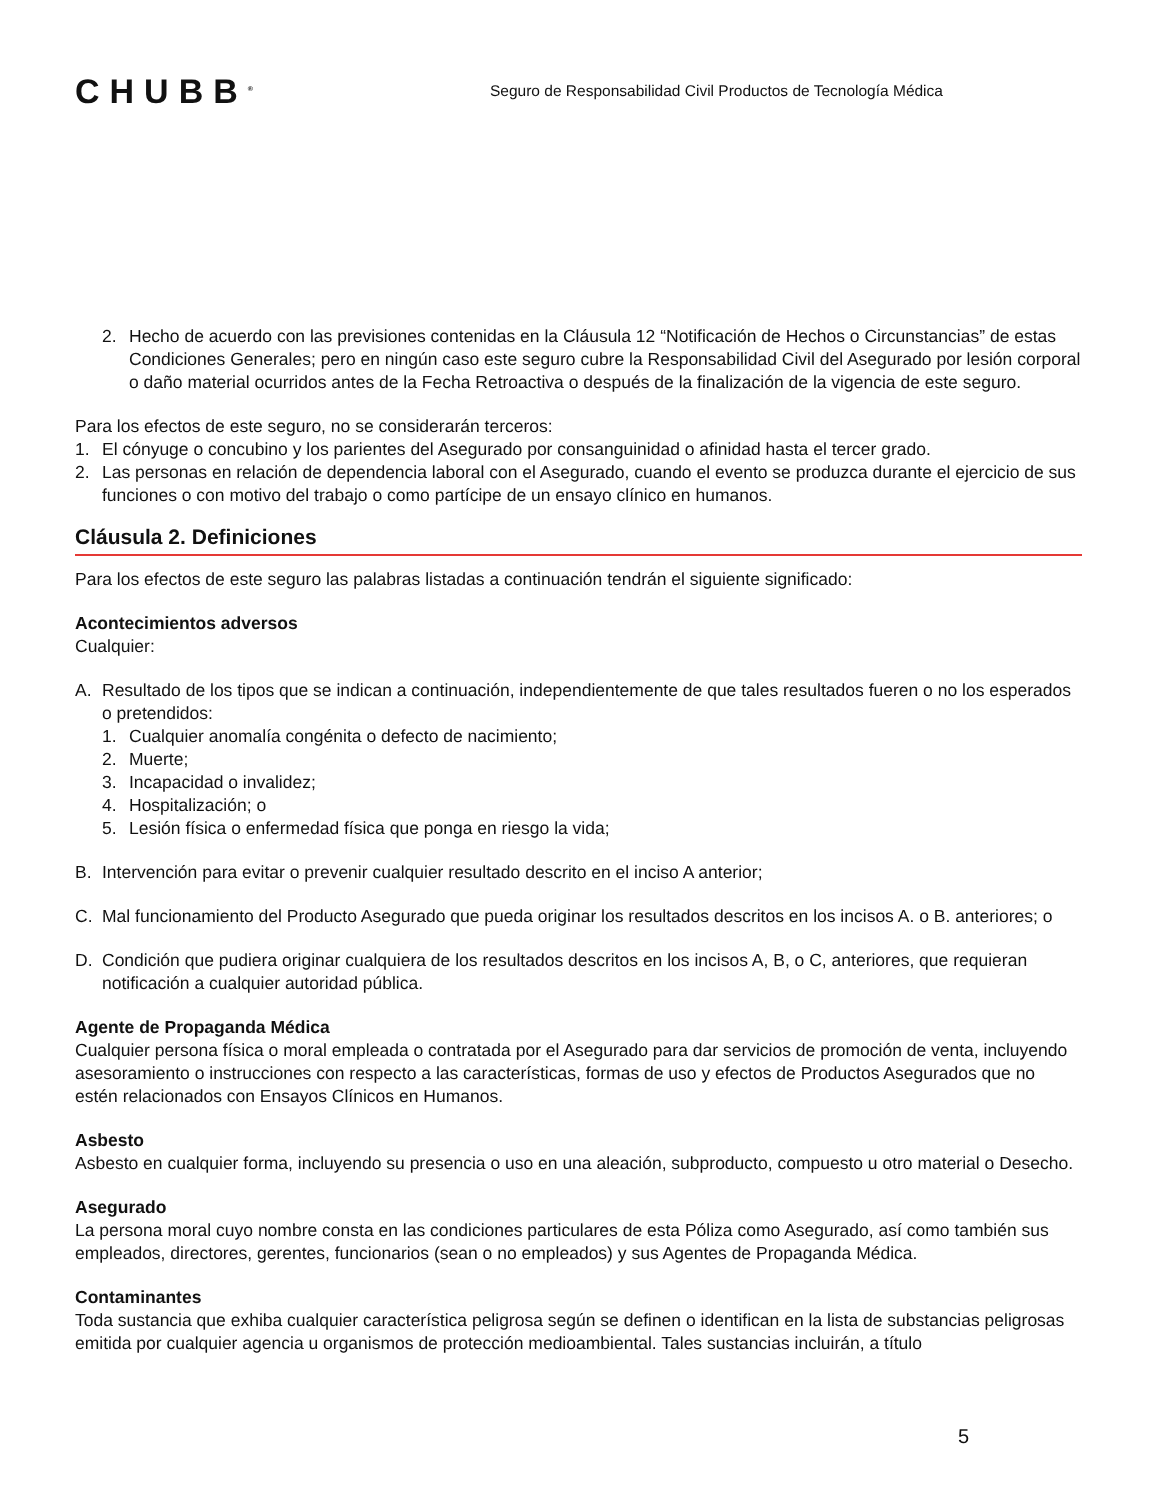CHUBB<sup>®</sup>
Seguro de Responsabilidad Civil Productos de Tecnología Médica
2. Hecho de acuerdo con las previsiones contenidas en la Cláusula 12 “Notificación de Hechos o Circunstancias” de estas Condiciones Generales; pero en ningún caso este seguro cubre la Responsabilidad Civil del Asegurado por lesión corporal o daño material ocurridos antes de la Fecha Retroactiva o después de la finalización de la vigencia de este seguro.
Para los efectos de este seguro, no se considerarán terceros:
1. El cónyuge o concubino y los parientes del Asegurado por consanguinidad o afinidad hasta el tercer grado.
2. Las personas en relación de dependencia laboral con el Asegurado, cuando el evento se produzca durante el ejercicio de sus funciones o con motivo del trabajo o como partícipe de un ensayo clínico en humanos.
Cláusula 2. Definiciones
Para los efectos de este seguro las palabras listadas a continuación tendrán el siguiente significado:
Acontecimientos adversos
Cualquier:
A. Resultado de los tipos que se indican a continuación, independientemente de que tales resultados fueren o no los esperados o pretendidos:
1. Cualquier anomalía congénita o defecto de nacimiento;
2. Muerte;
3. Incapacidad o invalidez;
4. Hospitalización; o
5. Lesión física o enfermedad física que ponga en riesgo la vida;
B. Intervención para evitar o prevenir cualquier resultado descrito en el inciso A anterior;
C. Mal funcionamiento del Producto Asegurado que pueda originar los resultados descritos en los incisos A. o B. anteriores; o
D. Condición que pudiera originar cualquiera de los resultados descritos en los incisos A, B, o C, anteriores, que requieran notificación a cualquier autoridad pública.
Agente de Propaganda Médica
Cualquier persona física o moral empleada o contratada por el Asegurado para dar servicios de promoción de venta, incluyendo asesoramiento o instrucciones con respecto a las características, formas de uso y efectos de Productos Asegurados que no estén relacionados con Ensayos Clínicos en Humanos.
Asbesto
Asbesto en cualquier forma, incluyendo su presencia o uso en una aleación, subproducto, compuesto u otro material o Desecho.
Asegurado
La persona moral cuyo nombre consta en las condiciones particulares de esta Póliza como Asegurado, así como también sus empleados, directores, gerentes, funcionarios (sean o no empleados) y sus Agentes de Propaganda Médica.
Contaminantes
Toda sustancia que exhiba cualquier característica peligrosa según se definen o identifican en la lista de substancias peligrosas emitida por cualquier agencia u organismos de protección medioambiental. Tales sustancias incluirán, a título
5